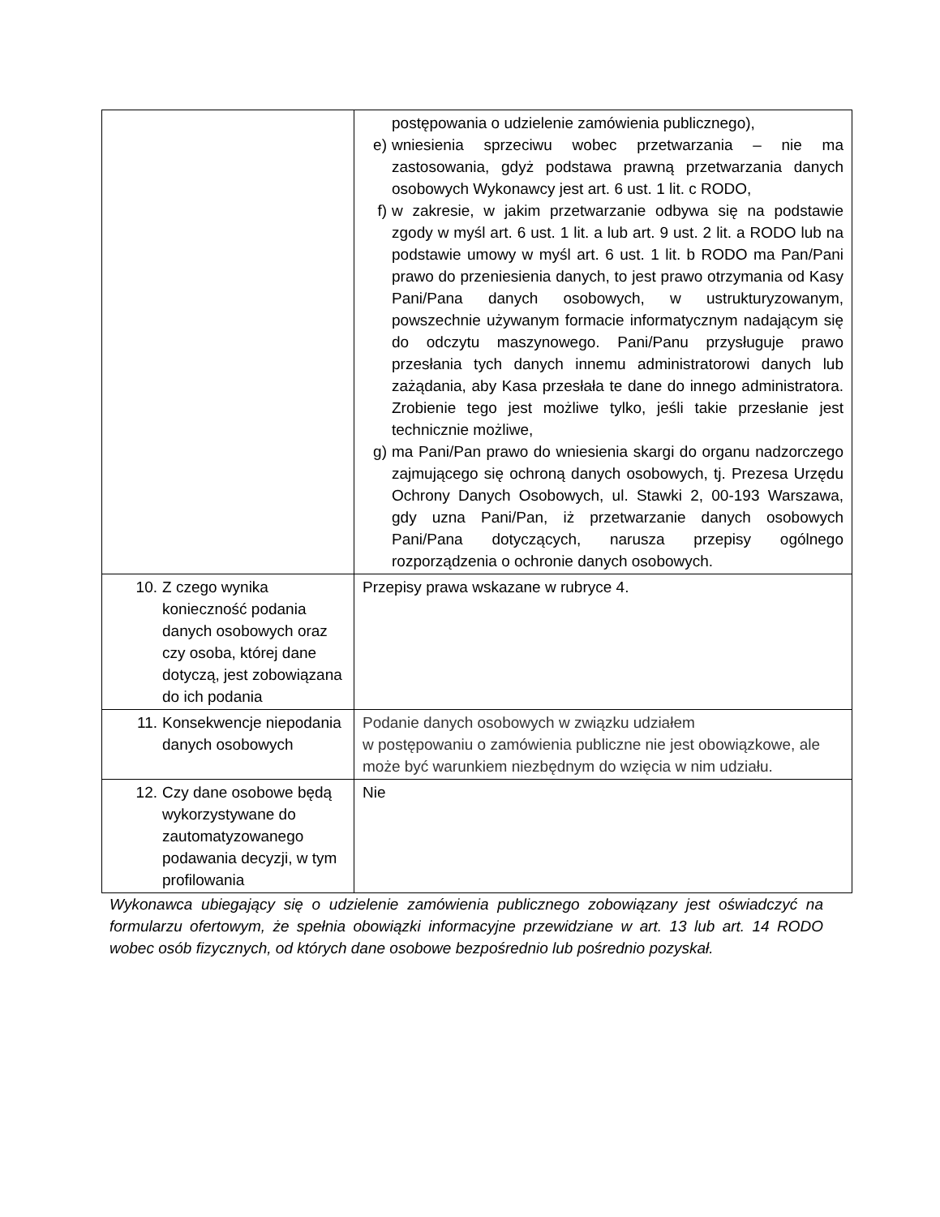| | postępowania o udzielenie zamówienia publicznego), e) wniesienia sprzeciwu wobec przetwarzania – nie ma zastosowania, gdyż podstawa prawną przetwarzania danych osobowych Wykonawcy jest art. 6 ust. 1 lit. c RODO, f) w zakresie, w jakim przetwarzanie odbywa się na podstawie zgody w myśl art. 6 ust. 1 lit. a lub art. 9 ust. 2 lit. a RODO lub na podstawie umowy w myśl art. 6 ust. 1 lit. b RODO ma Pan/Pani prawo do przeniesienia danych, to jest prawo otrzymania od Kasy Pani/Pana danych osobowych, w ustrukturyzowanym, powszechnie używanym formacie informatycznym nadającym się do odczytu maszynowego. Pani/Panu przysługuje prawo przesłania tych danych innemu administratorowi danych lub zażądania, aby Kasa przesłała te dane do innego administratora. Zrobienie tego jest możliwe tylko, jeśli takie przesłanie jest technicznie możliwe, g) ma Pani/Pan prawo do wniesienia skargi do organu nadzorczego zajmującego się ochroną danych osobowych, tj. Prezesa Urzędu Ochrony Danych Osobowych, ul. Stawki 2, 00-193 Warszawa, gdy uzna Pani/Pan, iż przetwarzanie danych osobowych Pani/Pana dotyczących, narusza przepisy ogólnego rozporządzenia o ochronie danych osobowych. |
| 10. Z czego wynika konieczność podania danych osobowych oraz czy osoba, której dane dotyczą, jest zobowiązana do ich podania | Przepisy prawa wskazane w rubryce 4. |
| 11. Konsekwencje niepodania danych osobowych | Podanie danych osobowych w związku udziałem w postępowaniu o zamówienia publiczne nie jest obowiązkowe, ale może być warunkiem niezbędnym do wzięcia w nim udziału. |
| 12. Czy dane osobowe będą wykorzystywane do zautomatyzowanego podawania decyzji, w tym profilowania | Nie |
Wykonawca ubiegający się o udzielenie zamówienia publicznego zobowiązany jest oświadczyć na formularzu ofertowym, że spełnia obowiązki informacyjne przewidziane w art. 13 lub art. 14 RODO wobec osób fizycznych, od których dane osobowe bezpośrednio lub pośrednio pozyskał.